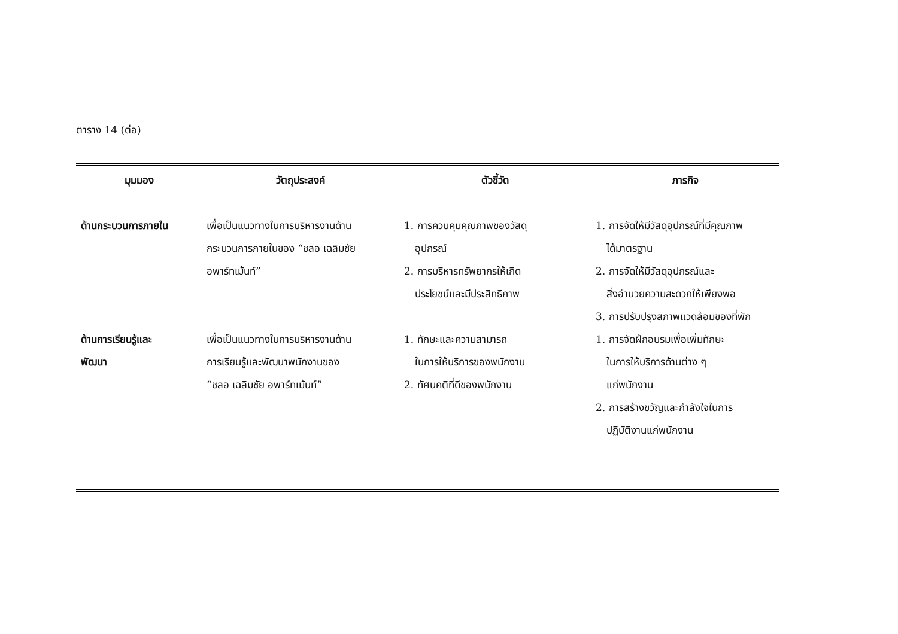ตาราง 14 (ต่อ)
| มุมมอง | วัตถุประสงค์ | ตัวชี้วัด | ภารกิจ |
| --- | --- | --- | --- |
| ด้านกระบวนการภายใน | เพื่อเป็นแนวทางในการบริหารงานด้าน กระบวนการภายในของ “ชลอ เฉลิมชัย อพาร์ทเม้นท์” | 1. การควบคุมคุณภาพของวัสดุ อุปกรณ์ 2. การบริหารทรัพยากรให้เกิด ประโยชน์และมีประสิทธิภาพ | 1. การจัดให้มีวัสดุอุปกรณ์ที่มีคุณภาพ ได้มาตรฐาน 2. การจัดให้มีวัสดุอุปกรณ์และ สิ่งอำนวยความสะดวกให้เพียงพอ 3. การปรับปรุงสภาพแวดล้อมของที่พัก |
| ด้านการเรียนรู้และ พัฒนา | เพื่อเป็นแนวทางในการบริหารงานด้าน การเรียนรู้และพัฒนาพนักงานของ “ชลอ เฉลิมชัย อพาร์ทเม้นท์” | 1. ทักษะและความสามารถ ในการให้บริการของพนักงาน 2. ทัศนคติที่ดีของพนักงาน | 1. การจัดฝึกอบรมเพื่อเพิ่มทักษะ ในการให้บริการด้านต่าง ๆ แก่พนักงาน 2. การสร้างขวัญและกำลังใจในการ ปฏิบัติงานแก่พนักงาน |